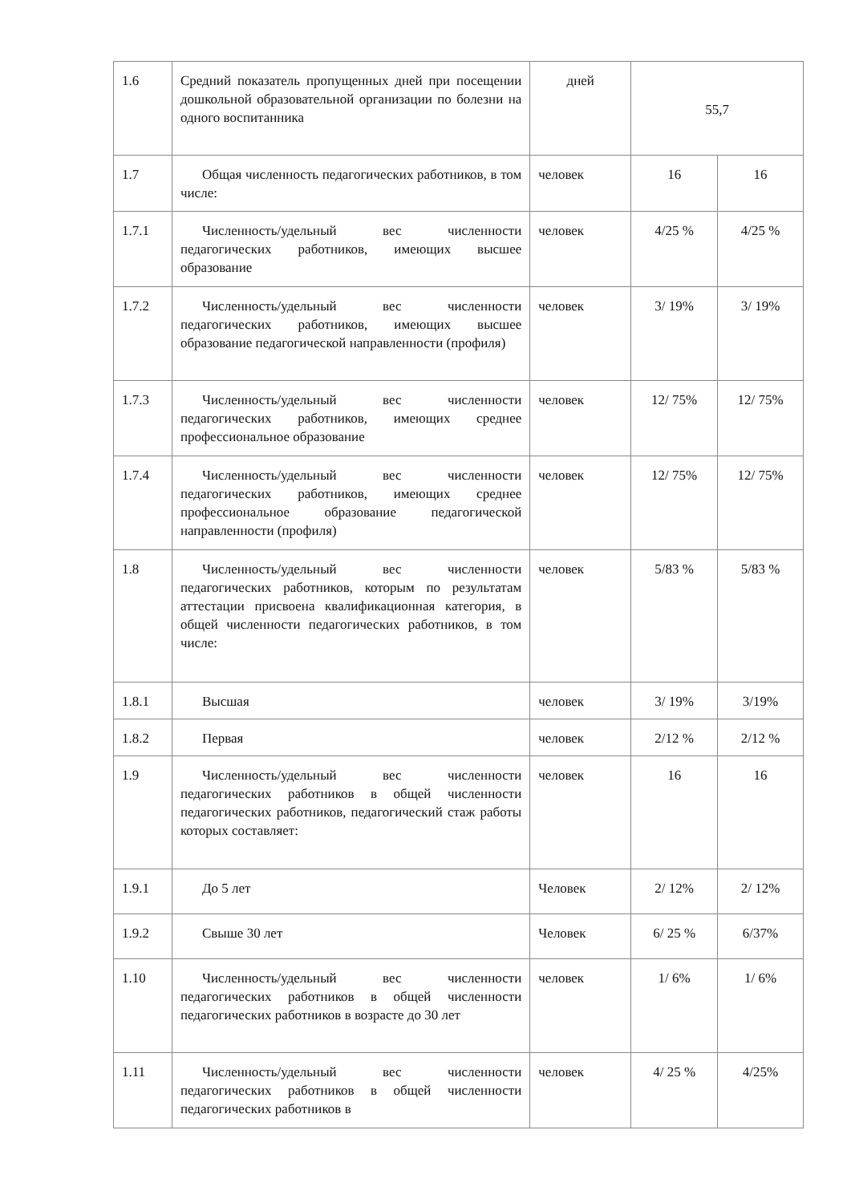| 1.6 | Средний показатель пропущенных дней при посещении дошкольной образовательной организации по болезни на одного воспитанника | дней | 55,7 | |
| 1.7 | Общая численность педагогических работников, в том числе: | человек | 16 | 16 |
| 1.7.1 | Численность/удельный вес численности педагогических работников, имеющих высшее образование | человек | 4/25 % | 4/25 % |
| 1.7.2 | Численность/удельный вес численности педагогических работников, имеющих высшее образование педагогической направленности (профиля) | человек | 3/ 19% | 3/ 19% |
| 1.7.3 | Численность/удельный вес численности педагогических работников, имеющих среднее профессиональное образование | человек | 12/ 75% | 12/ 75% |
| 1.7.4 | Численность/удельный вес численности педагогических работников, имеющих среднее профессиональное образование педагогической направленности (профиля) | человек | 12/ 75% | 12/ 75% |
| 1.8 | Численность/удельный вес численности педагогических работников, которым по результатам аттестации присвоена квалификационная категория, в общей численности педагогических работников, в том числе: | человек | 5/83 % | 5/83 % |
| 1.8.1 | Высшая | человек | 3/ 19% | 3/19% |
| 1.8.2 | Первая | человек | 2/12 % | 2/12 % |
| 1.9 | Численность/удельный вес численности педагогических работников в общей численности педагогических работников, педагогический стаж работы которых составляет: | человек | 16 | 16 |
| 1.9.1 | До 5 лет | Человек | 2/ 12% | 2/ 12% |
| 1.9.2 | Свыше 30 лет | Человек | 6/ 25 % | 6/37% |
| 1.10 | Численность/удельный вес численности педагогических работников в общей численности педагогических работников в возрасте до 30 лет | человек | 1/ 6% | 1/ 6% |
| 1.11 | Численность/удельный вес численности педагогических работников в общей численности педагогических работников в | человек | 4/ 25 % | 4/25% |